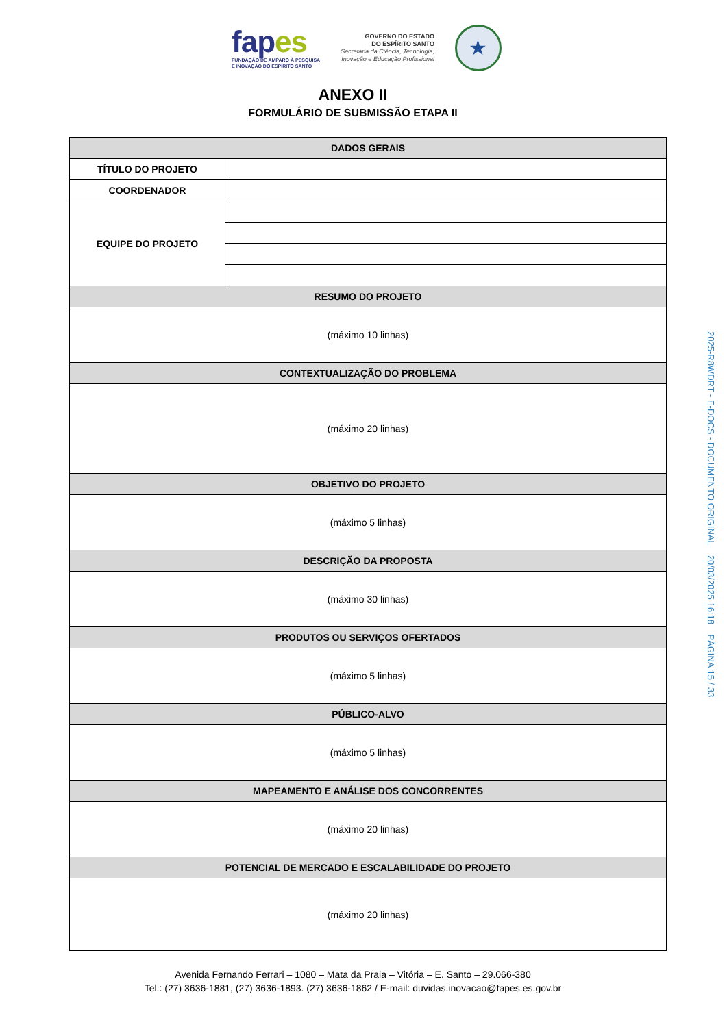fapes
FUNDAÇÃO DE AMPARO À PESQUISA
E INOVAÇÃO DO ESPÍRITO SANTO
GOVERNO DO ESTADO
DO ESPÍRITO SANTO
Secretaria da Ciência, Tecnologia,
Inovação e Educação Profissional
★
ANEXO II
FORMULÁRIO DE SUBMISSÃO ETAPA II
| DADOS GERAIS | |
| --- | --- |
| TÍTULO DO PROJETO | |
| COORDENADOR | |
| EQUIPE DO PROJETO | |
| RESUMO DO PROJETO | |
| (máximo 10 linhas) | |
| CONTEXTUALIZAÇÃO DO PROBLEMA | |
| (máximo 20 linhas) | |
| OBJETIVO DO PROJETO | |
| (máximo 5 linhas) | |
| DESCRIÇÃO DA PROPOSTA | |
| (máximo 30 linhas) | |
| PRODUTOS OU SERVIÇOS OFERTADOS | |
| (máximo 5 linhas) | |
| PÚBLICO-ALVO | |
| (máximo 5 linhas) | |
| MAPEAMENTO E ANÁLISE DOS CONCORRENTES | |
| (máximo 20 linhas) | |
| POTENCIAL DE MERCADO E ESCALABILIDADE DO PROJETO | |
| (máximo 20 linhas) | |
Avenida Fernando Ferrari – 1080 – Mata da Praia – Vitória – E. Santo – 29.066-380
Tel.: (27) 3636-1881, (27) 3636-1893. (27) 3636-1862 / E-mail: duvidas.inovacao@fapes.es.gov.br
2025-R8WDRT - E-DOCS - DOCUMENTO ORIGINAL 20/03/2025 16:18 PÁGINA 15 / 33